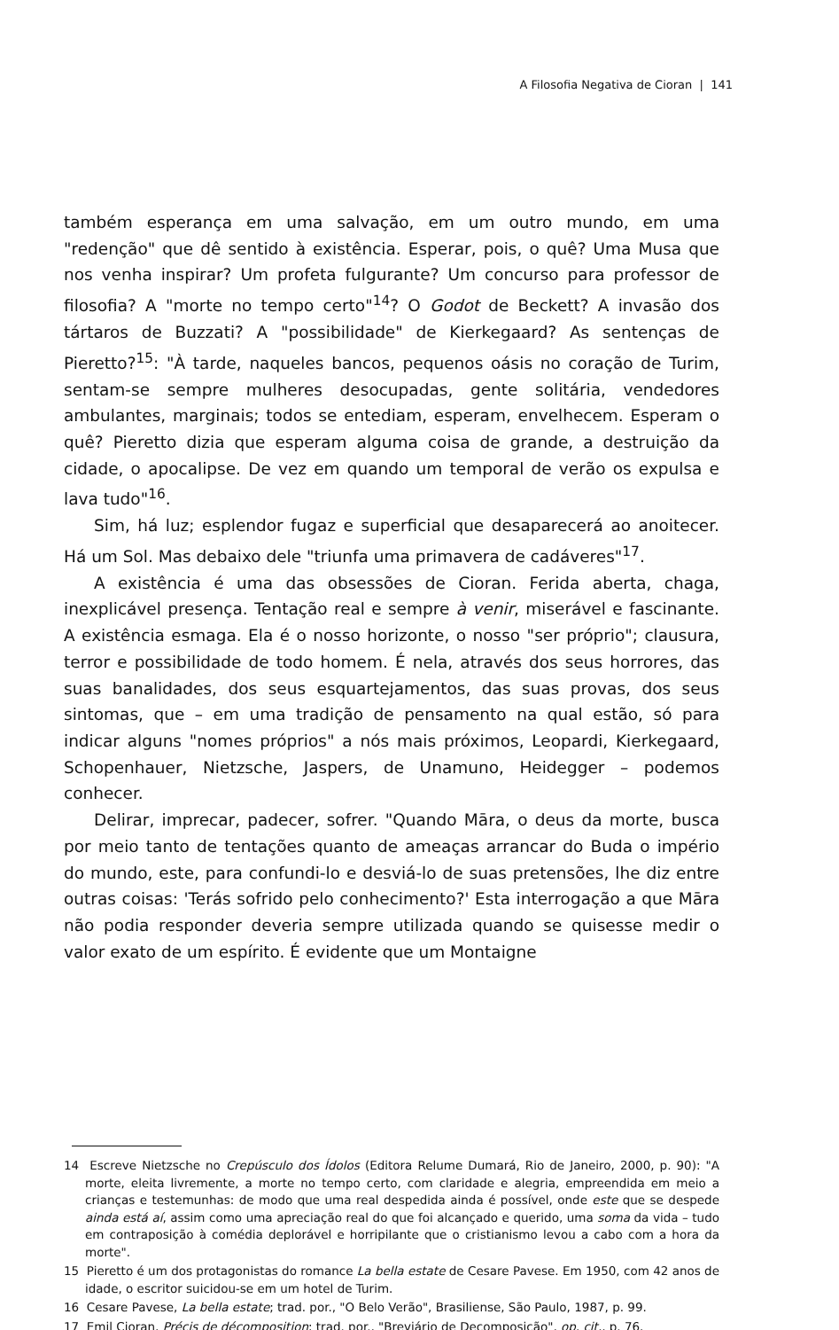A Filosofia Negativa de Cioran | 141
também esperança em uma salvação, em um outro mundo, em uma "redenção" que dê sentido à existência. Esperar, pois, o quê? Uma Musa que nos venha inspirar? Um profeta fulgurante? Um concurso para professor de filosofia? A "morte no tempo certo"<sup>14</sup>? O Godot de Beckett? A invasão dos tártaros de Buzzati? A "possibilidade" de Kierkegaard? As sentenças de Pieretto?<sup>15</sup>: "À tarde, naqueles bancos, pequenos oásis no coração de Turim, sentam-se sempre mulheres desocupadas, gente solitária, vendedores ambulantes, marginais; todos se entediam, esperam, envelhecem. Esperam o quê? Pieretto dizia que esperam alguma coisa de grande, a destruição da cidade, o apocalipse. De vez em quando um temporal de verão os expulsa e lava tudo"<sup>16</sup>.
Sim, há luz; esplendor fugaz e superficial que desaparecerá ao anoitecer. Há um Sol. Mas debaixo dele "triunfa uma primavera de cadáveres"<sup>17</sup>.
A existência é uma das obsessões de Cioran. Ferida aberta, chaga, inexplicável presença. Tentação real e sempre à venir, miserável e fascinante. A existência esmaga. Ela é o nosso horizonte, o nosso "ser próprio"; clausura, terror e possibilidade de todo homem. É nela, através dos seus horrores, das suas banalidades, dos seus esquartejamentos, das suas provas, dos seus sintomas, que – em uma tradição de pensamento na qual estão, só para indicar alguns "nomes próprios" a nós mais próximos, Leopardi, Kierkegaard, Schopenhauer, Nietzsche, Jaspers, de Unamuno, Heidegger – podemos conhecer.
Delirar, imprecar, padecer, sofrer. "Quando Māra, o deus da morte, busca por meio tanto de tentações quanto de ameaças arrancar do Buda o império do mundo, este, para confundi-lo e desviá-lo de suas pretensões, lhe diz entre outras coisas: 'Terás sofrido pelo conhecimento?' Esta interrogação a que Māra não podia responder deveria sempre utilizada quando se quisesse medir o valor exato de um espírito. É evidente que um Montaigne
14 Escreve Nietzsche no Crepúsculo dos Ídolos (Editora Relume Dumará, Rio de Janeiro, 2000, p. 90): "A morte, eleita livremente, a morte no tempo certo, com claridade e alegria, empreendida em meio a crianças e testemunhas: de modo que uma real despedida ainda é possível, onde este que se despede ainda está aí, assim como uma apreciação real do que foi alcançado e querido, uma soma da vida – tudo em contraposição à comédia deplorável e horripilante que o cristianismo levou a cabo com a hora da morte".
15 Pieretto é um dos protagonistas do romance La bella estate de Cesare Pavese. Em 1950, com 42 anos de idade, o escritor suicidou-se em um hotel de Turim.
16 Cesare Pavese, La bella estate; trad. por., "O Belo Verão", Brasiliense, São Paulo, 1987, p. 99.
17 Emil Cioran, Précis de décomposition; trad. por., "Breviário de Decomposição", op. cit., p. 76.